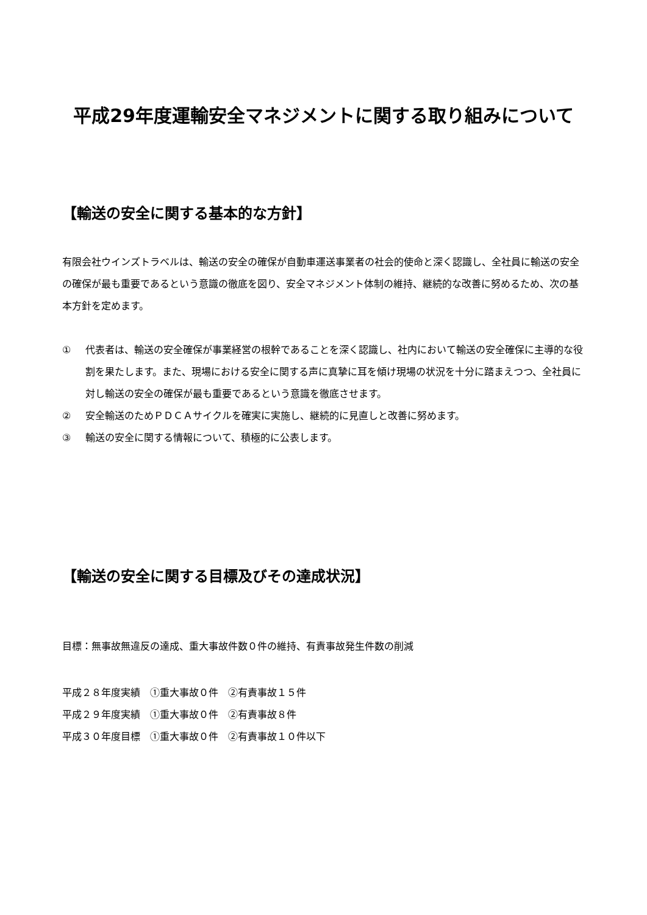平成29年度運輸安全マネジメントに関する取り組みについて
【輸送の安全に関する基本的な方針】
有限会社ウインズトラベルは、輸送の安全の確保が自動車運送事業者の社会的使命と深く認識し、全社員に輸送の安全の確保が最も重要であるという意識の徹底を図り、安全マネジメント体制の維持、継続的な改善に努めるため、次の基本方針を定めます。
① 代表者は、輸送の安全確保が事業経営の根幹であることを深く認識し、社内において輸送の安全確保に主導的な役割を果たします。また、現場における安全に関する声に真摯に耳を傾け現場の状況を十分に踏まえつつ、全社員に対し輸送の安全の確保が最も重要であるという意識を徹底させます。
② 安全輸送のためＰＤＣＡサイクルを確実に実施し、継続的に見直しと改善に努めます。
③ 輸送の安全に関する情報について、積極的に公表します。
【輸送の安全に関する目標及びその達成状況】
目標：無事故無違反の達成、重大事故件数０件の維持、有責事故発生件数の削減
平成２８年度実績　①重大事故０件　②有責事故１５件
平成２９年度実績　①重大事故０件　②有責事故８件
平成３０年度目標　①重大事故０件　②有責事故１０件以下